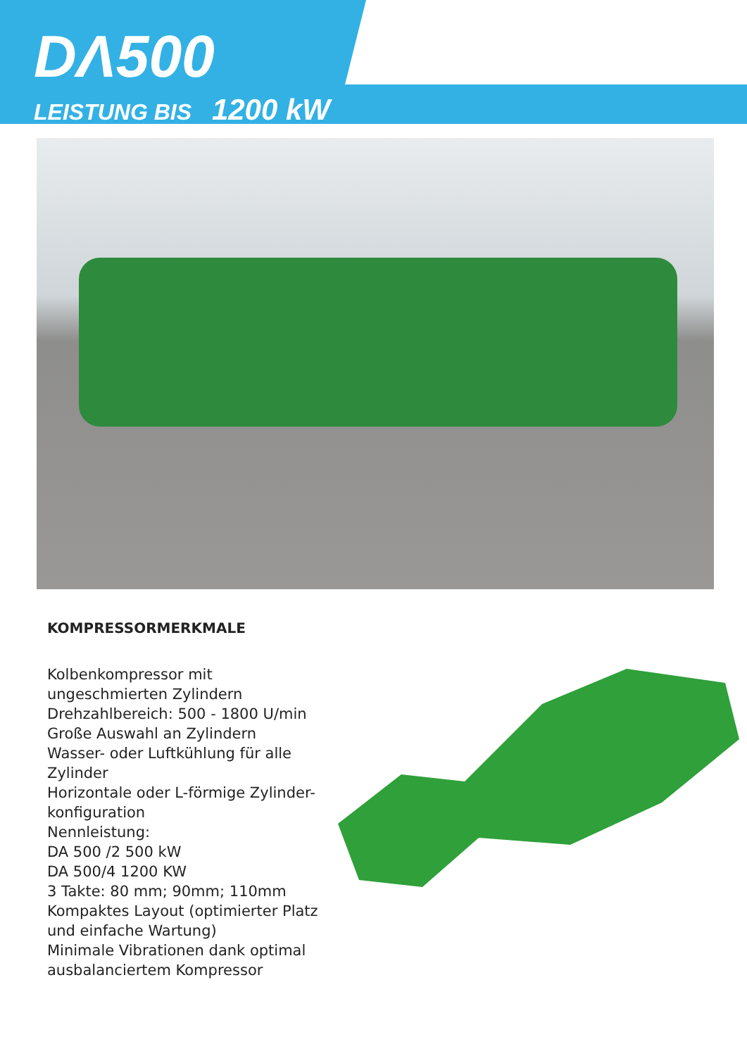DΛ500
LEISTUNG BIS 1200 kW
KOMPRESSORMERKMALE
Kolbenkompressor mit ungeschmierten Zylindern
Drehzahlbereich: 500 - 1800 U/min
Große Auswahl an Zylindern
Wasser- oder Luftkühlung für alle Zylinder
Horizontale oder L-förmige Zylinder-konfiguration
Nennleistung:
DA 500 /2 500 kW
DA 500/4 1200 KW
3 Takte: 80 mm; 90mm; 110mm
Kompaktes Layout (optimierter Platz und einfache Wartung)
Minimale Vibrationen dank optimal ausbalanciertem Kompressor